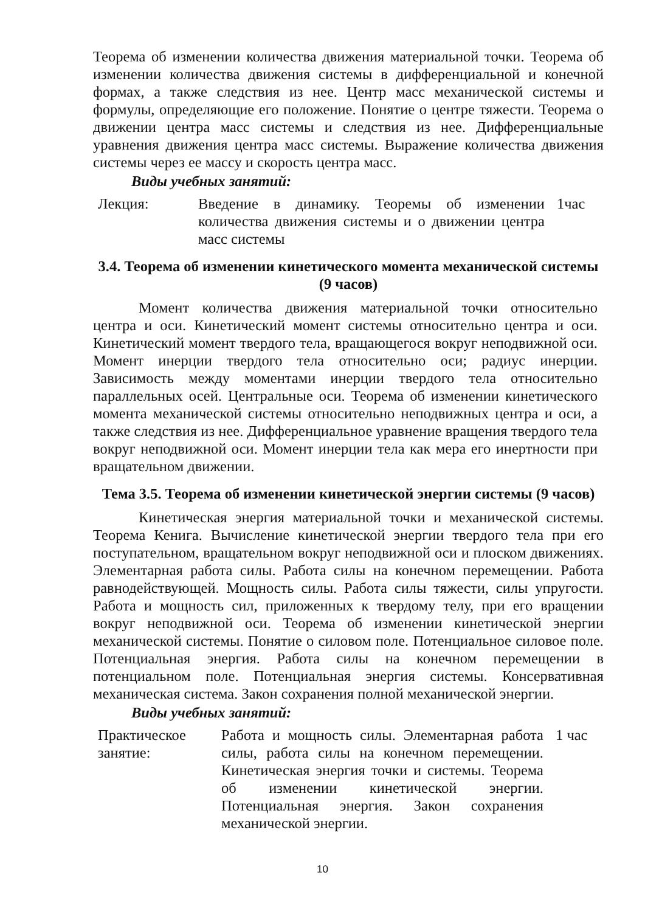Теорема об изменении количества движения материальной точки. Теорема об изменении количества движения системы в дифференциальной и конечной формах, а также следствия из нее. Центр масс механической системы и формулы, определяющие его положение. Понятие о центре тяжести. Теорема о движении центра масс системы и следствия из нее. Дифференциальные уравнения движения центра масс системы. Выражение количества движения системы через ее массу и скорость центра масс.
Виды учебных занятий:
| Лекция: | Введение в динамику. Теоремы об изменении количества движения системы и о движении центра масс системы | 1час |
3.4. Теорема об изменении кинетического момента механической системы (9 часов)
Момент количества движения материальной точки относительно центра и оси. Кинетический момент системы относительно центра и оси. Кинетический момент твердого тела, вращающегося вокруг неподвижной оси. Момент инерции твердого тела относительно оси; радиус инерции. Зависимость между моментами инерции твердого тела относительно параллельных осей. Центральные оси. Теорема об изменении кинетического момента механической системы относительно неподвижных центра и оси, а также следствия из нее. Дифференциальное уравнение вращения твердого тела вокруг неподвижной оси. Момент инерции тела как мера его инертности при вращательном движении.
Тема 3.5. Теорема об изменении кинетической энергии системы (9 часов)
Кинетическая энергия материальной точки и механической системы. Теорема Кенига. Вычисление кинетической энергии твердого тела при его поступательном, вращательном вокруг неподвижной оси и плоском движениях. Элементарная работа силы. Работа силы на конечном перемещении. Работа равнодействующей. Мощность силы. Работа силы тяжести, силы упругости. Работа и мощность сил, приложенных к твердому телу, при его вращении вокруг неподвижной оси. Теорема об изменении кинетической энергии механической системы. Понятие о силовом поле. Потенциальное силовое поле. Потенциальная энергия. Работа силы на конечном перемещении в потенциальном поле. Потенциальная энергия системы. Консервативная механическая система. Закон сохранения полной механической энергии.
Виды учебных занятий:
| Практическое занятие: | Работа и мощность силы. Элементарная работа силы, работа силы на конечном перемещении. Кинетическая энергия точки и системы. Теорема об изменении кинетической энергии. Потенциальная энергия. Закон сохранения механической энергии. | 1 час |
10